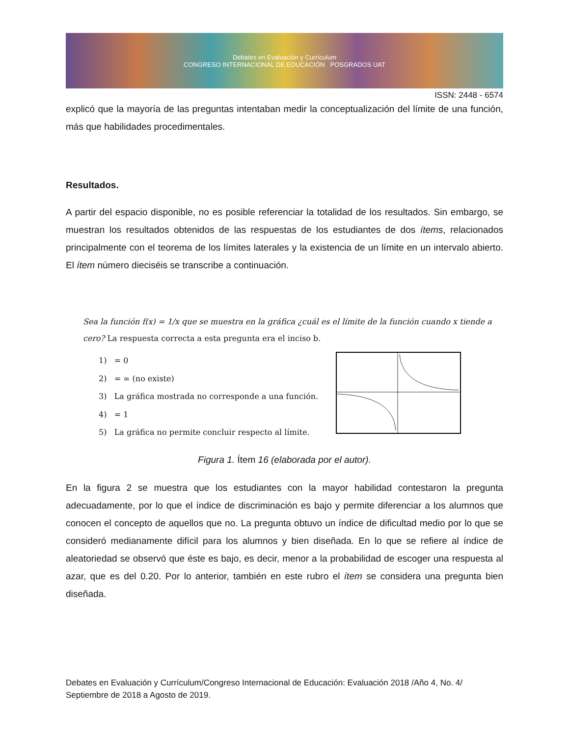Debates en Evaluación y Currículum
CONGRESO INTERNACIONAL DE EDUCACIÓN POSGRADOS UAT
ISSN: 2448 - 6574
explicó que la mayoría de las preguntas intentaban medir la conceptualización del límite de una función, más que habilidades procedimentales.
Resultados.
A partir del espacio disponible, no es posible referenciar la totalidad de los resultados. Sin embargo, se muestran los resultados obtenidos de las respuestas de los estudiantes de dos ítems, relacionados principalmente con el teorema de los límites laterales y la existencia de un límite en un intervalo abierto. El ítem número dieciséis se transcribe a continuación.
Sea la función f(x) = 1/x que se muestra en la gráfica ¿cuál es el límite de la función cuando x tiende a cero? La respuesta correcta a esta pregunta era el inciso b.
1) = 0
2) = ∞ (no existe)
3) La gráfica mostrada no corresponde a una función.
4) = 1
5) La gráfica no permite concluir respecto al límite.
Figura 1. Ítem 16 (elaborada por el autor).
En la figura 2 se muestra que los estudiantes con la mayor habilidad contestaron la pregunta adecuadamente, por lo que el índice de discriminación es bajo y permite diferenciar a los alumnos que conocen el concepto de aquellos que no. La pregunta obtuvo un índice de dificultad medio por lo que se consideró medianamente difícil para los alumnos y bien diseñada. En lo que se refiere al índice de aleatoriedad se observó que éste es bajo, es decir, menor a la probabilidad de escoger una respuesta al azar, que es del 0.20. Por lo anterior, también en este rubro el ítem se considera una pregunta bien diseñada.
Debates en Evaluación y Currículum/Congreso Internacional de Educación: Evaluación 2018 /Año 4, No. 4/ Septiembre de 2018 a Agosto de 2019.